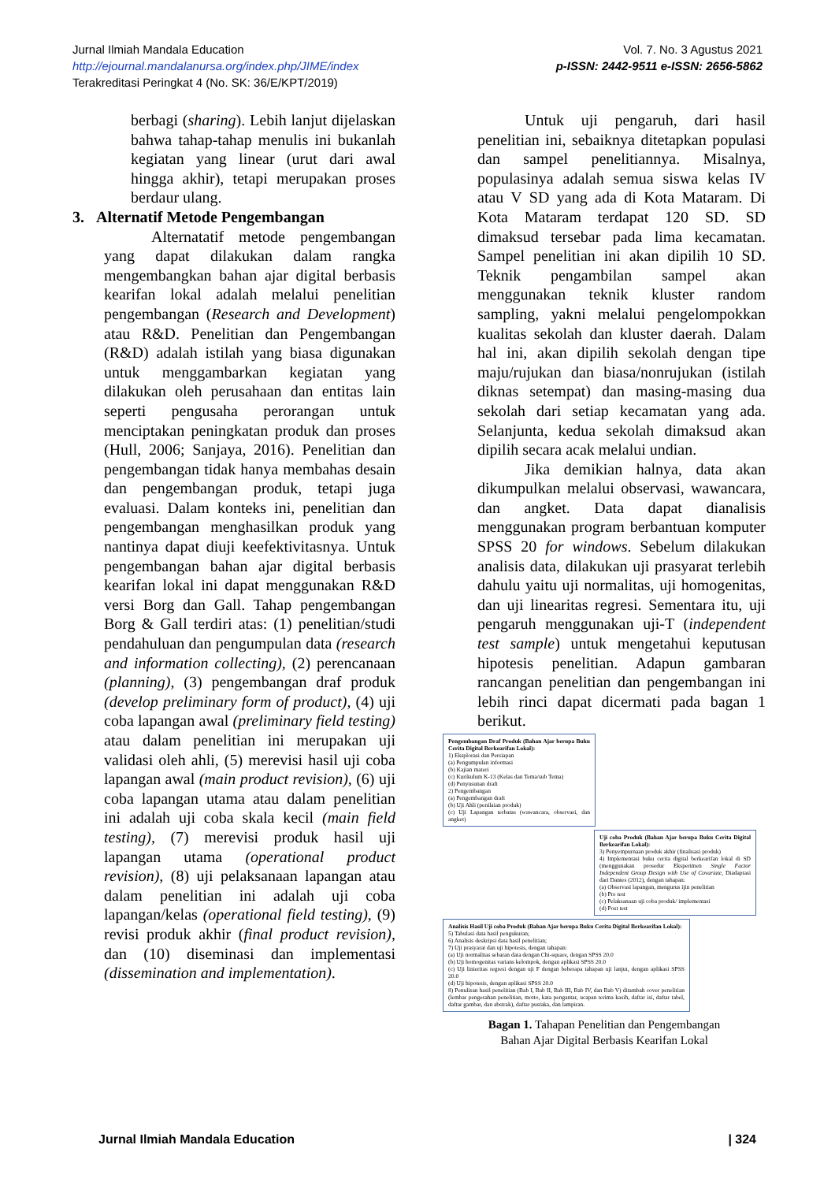Jurnal Ilmiah Mandala Education
http://ejournal.mandalanursa.org/index.php/JIME/index
Terakreditasi Peringkat 4 (No. SK: 36/E/KPT/2019)
Vol. 7. No. 3 Agustus 2021
p-ISSN: 2442-9511 e-ISSN: 2656-5862
berbagi (sharing). Lebih lanjut dijelaskan bahwa tahap-tahap menulis ini bukanlah kegiatan yang linear (urut dari awal hingga akhir), tetapi merupakan proses berdaur ulang.
3. Alternatif Metode Pengembangan
Alternatatif metode pengembangan yang dapat dilakukan dalam rangka mengembangkan bahan ajar digital berbasis kearifan lokal adalah melalui penelitian pengembangan (Research and Development) atau R&D. Penelitian dan Pengembangan (R&D) adalah istilah yang biasa digunakan untuk menggambarkan kegiatan yang dilakukan oleh perusahaan dan entitas lain seperti pengusaha perorangan untuk menciptakan peningkatan produk dan proses (Hull, 2006; Sanjaya, 2016). Penelitian dan pengembangan tidak hanya membahas desain dan pengembangan produk, tetapi juga evaluasi. Dalam konteks ini, penelitian dan pengembangan menghasilkan produk yang nantinya dapat diuji keefektivitasnya. Untuk pengembangan bahan ajar digital berbasis kearifan lokal ini dapat menggunakan R&D versi Borg dan Gall. Tahap pengembangan Borg & Gall terdiri atas: (1) penelitian/studi pendahuluan dan pengumpulan data (research and information collecting), (2) perencanaan (planning), (3) pengembangan draf produk (develop preliminary form of product), (4) uji coba lapangan awal (preliminary field testing) atau dalam penelitian ini merupakan uji validasi oleh ahli, (5) merevisi hasil uji coba lapangan awal (main product revision), (6) uji coba lapangan utama atau dalam penelitian ini adalah uji coba skala kecil (main field testing), (7) merevisi produk hasil uji lapangan utama (operational product revision), (8) uji pelaksanaan lapangan atau dalam penelitian ini adalah uji coba lapangan/kelas (operational field testing), (9) revisi produk akhir (final product revision), dan (10) diseminasi dan implementasi (dissemination and implementation).
Untuk uji pengaruh, dari hasil penelitian ini, sebaiknya ditetapkan populasi dan sampel penelitiannya. Misalnya, populasinya adalah semua siswa kelas IV atau V SD yang ada di Kota Mataram. Di Kota Mataram terdapat 120 SD. SD dimaksud tersebar pada lima kecamatan. Sampel penelitian ini akan dipilih 10 SD. Teknik pengambilan sampel akan menggunakan teknik kluster random sampling, yakni melalui pengelompokkan kualitas sekolah dan kluster daerah. Dalam hal ini, akan dipilih sekolah dengan tipe maju/rujukan dan biasa/nonrujukan (istilah diknas setempat) dan masing-masing dua sekolah dari setiap kecamatan yang ada. Selanjunta, kedua sekolah dimaksud akan dipilih secara acak melalui undian.
Jika demikian halnya, data akan dikumpulkan melalui observasi, wawancara, dan angket. Data dapat dianalisis menggunakan program berbantuan komputer SPSS 20 for windows. Sebelum dilakukan analisis data, dilakukan uji prasyarat terlebih dahulu yaitu uji normalitas, uji homogenitas, dan uji linearitas regresi. Sementara itu, uji pengaruh menggunakan uji-T (independent test sample) untuk mengetahui keputusan hipotesis penelitian. Adapun gambaran rancangan penelitian dan pengembangan ini lebih rinci dapat dicermati pada bagan 1 berikut.
Pengembangan Draf Produk (Bahan Ajar berupa Buku Cerita Digital Berkearifan Lokal):
1) Eksplorasi dan Persiapan
(a) Pengumpulan informasi
(b) Kajian materi
(c) Kurikulum K-13 (Kelas dan Tema/sub Tema)
(d) Penyusunan draft
2) Pengembangan
(a) Pengembangan draft
(b) Uji Ahli (penilaian produk)
(c) Uji Lapangan terbatas (wawancara, observasi, dan angket)
Uji coba Produk (Bahan Ajar berupa Buku Cerita Digital Berkearifan Lokal):
3) Penyempurnaan produk akhir (finalisasi produk)
4) Implementasi buku cerita digital berkearifan lokal di SD (menggunakan prosedur Eksperimen Single Factor Independent Group Design with Use of Covariate, Diadaptasi dari Dantes (2012), dengan tahapan:
(a) Observasi lapangan, mengurus ijin penelitian
(b) Pre test
(c) Pelaksanaan uji coba produk/ implementasi
(d) Post test
Analisis Hasil Uji coba Produk (Bahan Ajar berupa Buku Cerita Digital Berkearifan Lokal):
5) Tabulasi data hasil pengukuran;
6) Analisis deskripsi data hasil penelitian;
7) Uji prasyarat dan uji hipotesis, dengan tahapan:
(a) Uji normalitas sebaran data dengan Chi-square, dengan SPSS 20.0
(b) Uji homogenitas varians kelompok, dengan aplikasi SPSS 20.0
(c) Uji linieritas regresi dengan uji F dengan beberapa tahapan uji lanjut, dengan aplikasi SPSS 20.0
(d) Uji hipotesis, dengan aplikasi SPSS 20.0
8) Penulisan hasil penelitian (Bab I, Bab II, Bab III, Bab IV, dan Bab V) ditambah cover penelitian (lembar pengesahan penelitian, motto, kata pengantar, ucapan terima kasih, daftar isi, daftar tabel, daftar gambar, dan abstrak), daftar pustaka, dan lampiran.
Bagan 1. Tahapan Penelitian dan Pengembangan
Bahan Ajar Digital Berbasis Kearifan Lokal
Jurnal Ilmiah Mandala Education | 324